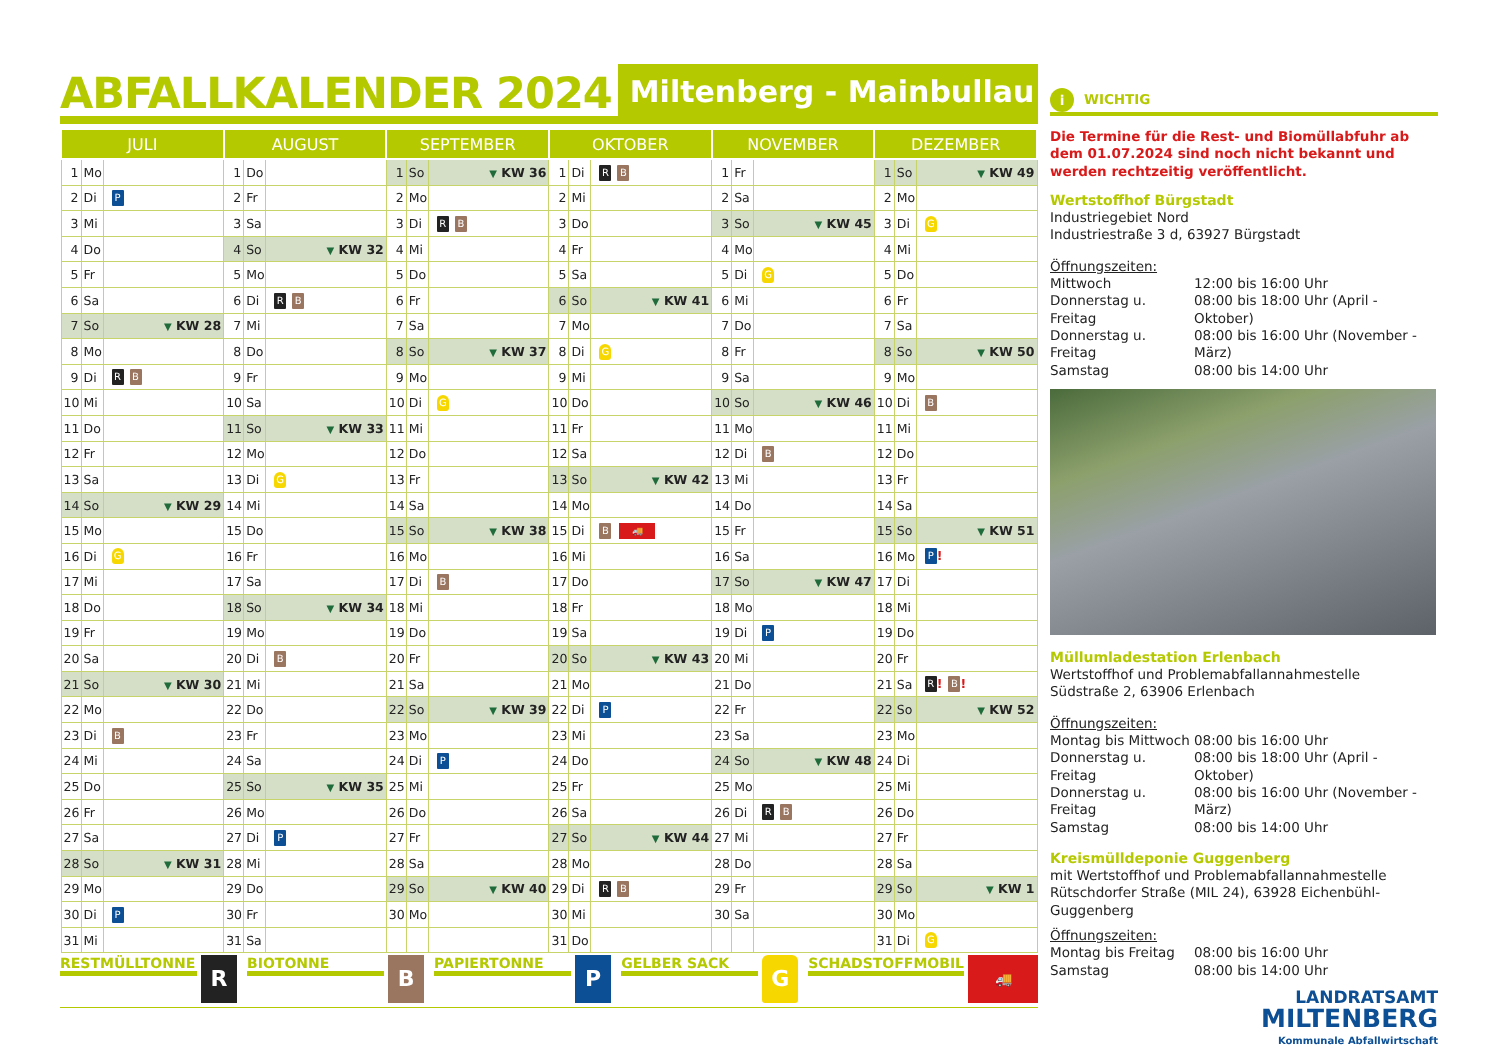ABFALLKALENDER 2024
Miltenberg - Mainbullau
| JULI | | | AUGUST | | | SEPTEMBER | | | OKTOBER | | | NOVEMBER | | | DEZEMBER | | |
| --- | --- | --- | --- | --- | --- | --- | --- | --- | --- | --- | --- | --- | --- | --- | --- | --- | --- |
| 1 | Mo | | 1 | Do | | 1 | So | ▼ KW 36 | 1 | Di | R B | 1 | Fr | | 1 | So | ▼ KW 49 |
| 2 | Di | P | 2 | Fr | | 2 | Mo | | 2 | Mi | | 2 | Sa | | 2 | Mo | |
| 3 | Mi | | 3 | Sa | | 3 | Di | R B | 3 | Do | | 3 | So | ▼ KW 45 | 3 | Di | G |
| 4 | Do | | 4 | So | ▼ KW 32 | 4 | Mi | | 4 | Fr | | 4 | Mo | | 4 | Mi | |
| 5 | Fr | | 5 | Mo | | 5 | Do | | 5 | Sa | | 5 | Di | G | 5 | Do | |
| 6 | Sa | | 6 | Di | R B | 6 | Fr | | 6 | So | ▼ KW 41 | 6 | Mi | | 6 | Fr | |
| 7 | So | ▼ KW 28 | 7 | Mi | | 7 | Sa | | 7 | Mo | | 7 | Do | | 7 | Sa | |
| 8 | Mo | | 8 | Do | | 8 | So | ▼ KW 37 | 8 | Di | G | 8 | Fr | | 8 | So | ▼ KW 50 |
| 9 | Di | R B | 9 | Fr | | 9 | Mo | | 9 | Mi | | 9 | Sa | | 9 | Mo | |
| 10 | Mi | | 10 | Sa | | 10 | Di | G | 10 | Do | | 10 | So | ▼ KW 46 | 10 | Di | B |
| 11 | Do | | 11 | So | ▼ KW 33 | 11 | Mi | | 11 | Fr | | 11 | Mo | | 11 | Mi | |
| 12 | Fr | | 12 | Mo | | 12 | Do | | 12 | Sa | | 12 | Di | B | 12 | Do | |
| 13 | Sa | | 13 | Di | G | 13 | Fr | | 13 | So | ▼ KW 42 | 13 | Mi | | 13 | Fr | |
| 14 | So | ▼ KW 29 | 14 | Mi | | 14 | Sa | | 14 | Mo | | 14 | Do | | 14 | Sa | |
| 15 | Mo | | 15 | Do | | 15 | So | ▼ KW 38 | 15 | Di | B 🚚 | 15 | Fr | | 15 | So | ▼ KW 51 |
| 16 | Di | G | 16 | Fr | | 16 | Mo | | 16 | Mi | | 16 | Sa | | 16 | Mo | P ! |
| 17 | Mi | | 17 | Sa | | 17 | Di | B | 17 | Do | | 17 | So | ▼ KW 47 | 17 | Di | |
| 18 | Do | | 18 | So | ▼ KW 34 | 18 | Mi | | 18 | Fr | | 18 | Mo | | 18 | Mi | |
| 19 | Fr | | 19 | Mo | | 19 | Do | | 19 | Sa | | 19 | Di | P | 19 | Do | |
| 20 | Sa | | 20 | Di | B | 20 | Fr | | 20 | So | ▼ KW 43 | 20 | Mi | | 20 | Fr | |
| 21 | So | ▼ KW 30 | 21 | Mi | | 21 | Sa | | 21 | Mo | | 21 | Do | | 21 | Sa | R ! B ! |
| 22 | Mo | | 22 | Do | | 22 | So | ▼ KW 39 | 22 | Di | P | 22 | Fr | | 22 | So | ▼ KW 52 |
| 23 | Di | B | 23 | Fr | | 23 | Mo | | 23 | Mi | | 23 | Sa | | 23 | Mo | |
| 24 | Mi | | 24 | Sa | | 24 | Di | P | 24 | Do | | 24 | So | ▼ KW 48 | 24 | Di | |
| 25 | Do | | 25 | So | ▼ KW 35 | 25 | Mi | | 25 | Fr | | 25 | Mo | | 25 | Mi | |
| 26 | Fr | | 26 | Mo | | 26 | Do | | 26 | Sa | | 26 | Di | R B | 26 | Do | |
| 27 | Sa | | 27 | Di | P | 27 | Fr | | 27 | So | ▼ KW 44 | 27 | Mi | | 27 | Fr | |
| 28 | So | ▼ KW 31 | 28 | Mi | | 28 | Sa | | 28 | Mo | | 28 | Do | | 28 | Sa | |
| 29 | Mo | | 29 | Do | | 29 | So | ▼ KW 40 | 29 | Di | R B | 29 | Fr | | 29 | So | ▼ KW 1 |
| 30 | Di | P | 30 | Fr | | 30 | Mo | | 30 | Mi | | 30 | Sa | | 30 | Mo | |
| 31 | Mi | | 31 | Sa | | | | | 31 | Do | | | | | 31 | Di | G |
RESTMÜLLTONNE R
BIOTONNE B
PAPIERTONNE P
GELBER SACK G
SCHADSTOFFMOBIL 🚚
i
WICHTIG
Die Termine für die Rest- und Biomüllabfuhr ab dem 01.07.2024 sind noch nicht bekannt und werden rechtzeitig veröffentlicht.
Wertstoffhof Bürgstadt
Industriegebiet Nord
Industriestraße 3 d, 63927 Bürgstadt
Öffnungszeiten:
Mittwoch 12:00 bis 16:00 Uhr Donnerstag u. Freitag 08:00 bis 18:00 Uhr (April - Oktober) Donnerstag u. Freitag 08:00 bis 16:00 Uhr (November - März) Samstag 08:00 bis 14:00 Uhr
Müllumladestation Erlenbach
Wertstoffhof und Problemabfallannahmestelle
Südstraße 2, 63906 Erlenbach
Öffnungszeiten:
Montag bis Mittwoch 08:00 bis 16:00 Uhr Donnerstag u. Freitag 08:00 bis 18:00 Uhr (April - Oktober) Donnerstag u. Freitag 08:00 bis 16:00 Uhr (November - März) Samstag 08:00 bis 14:00 Uhr
Kreismülldeponie Guggenberg
mit Wertstoffhof und Problemabfallannahmestelle
Rütschdorfer Straße (MIL 24), 63928 Eichenbühl-Guggenberg
Öffnungszeiten:
Montag bis Freitag 08:00 bis 16:00 Uhr Samstag 08:00 bis 14:00 Uhr
LANDRATSAMT
MILTENBERG
Kommunale Abfallwirtschaft